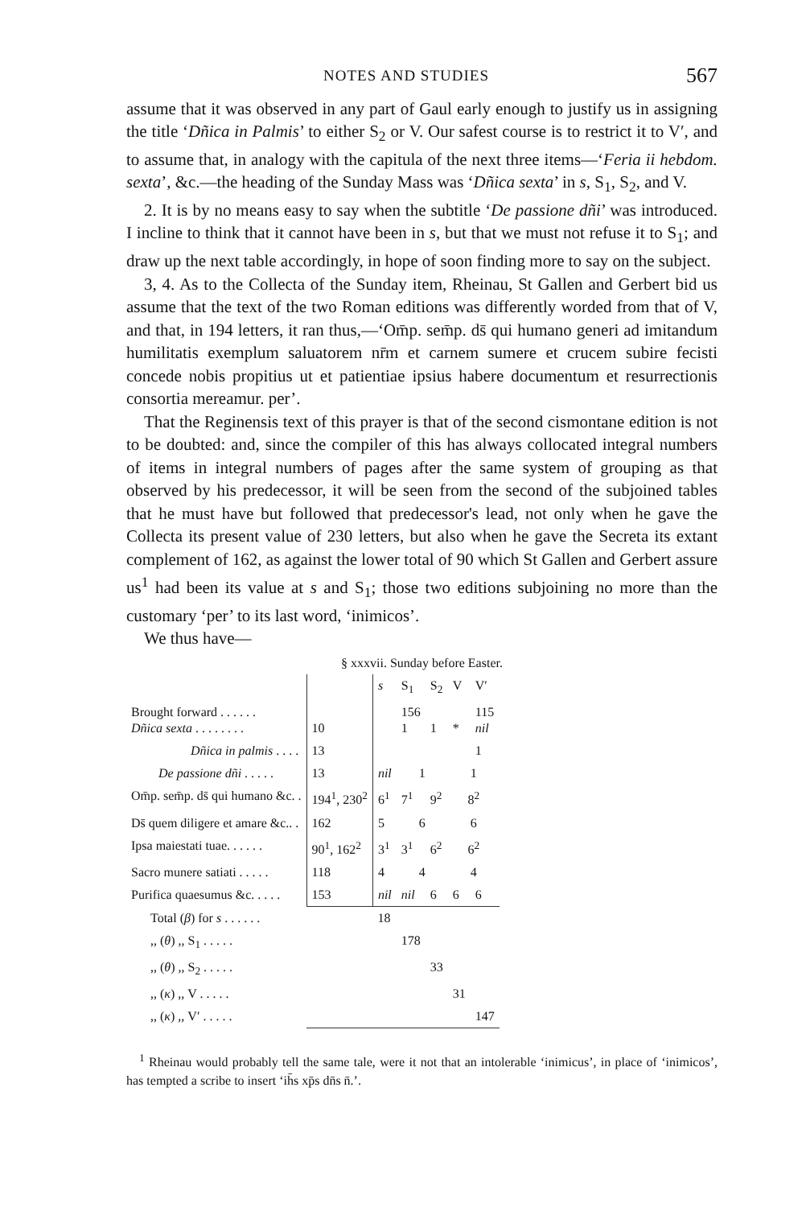NOTES AND STUDIES 567
assume that it was observed in any part of Gaul early enough to justify us in assigning the title ‘Dñica in Palmis’ to either S<sub>2</sub> or V. Our safest course is to restrict it to V′, and to assume that, in analogy with the capitula of the next three items—‘Feria ii hebdom. sexta’, &c.—the heading of the Sunday Mass was ‘Dñica sexta’ in s, S<sub>1</sub>, S<sub>2</sub>, and V.
2. It is by no means easy to say when the subtitle ‘De passione dñi’ was introduced. I incline to think that it cannot have been in s, but that we must not refuse it to S<sub>1</sub>; and draw up the next table accordingly, in hope of soon finding more to say on the subject.
3, 4. As to the Collecta of the Sunday item, Rheinau, St Gallen and Gerbert bid us assume that the text of the two Roman editions was differently worded from that of V, and that, in 194 letters, it ran thus,—‘Om̄p. sem̄p. ds̄ qui humano generi ad imitandum humilitatis exemplum saluatorem nr̄m et carnem sumere et crucem subire fecisti concede nobis propitius ut et patientiae ipsius habere documentum et resurrectionis consortia mereamur. per’.
That the Reginensis text of this prayer is that of the second cismontane edition is not to be doubted: and, since the compiler of this has always collocated integral numbers of items in integral numbers of pages after the same system of grouping as that observed by his predecessor, it will be seen from the second of the subjoined tables that he must have but followed that predecessor's lead, not only when he gave the Collecta its present value of 230 letters, but also when he gave the Secreta its extant complement of 162, as against the lower total of 90 which St Gallen and Gerbert assure us<sup>1</sup> had been its value at s and S<sub>1</sub>; those two editions subjoining no more than the customary ‘per’ to its last word, ‘inimicos’.
We thus have—
§ xxxvii. Sunday before Easter.
| | | s | S<sub>1</sub> | S<sub>2</sub> | V | V′ |
| Brought forward . . . . . . Dñica sexta . . . . . . . . | 10 | | 156 1 | 1 | * | 115 nil |
| Dñica in palmis . . . . | 13 | | | | | 1 |
| De passione dñi . . . . . | 13 | nil | 1 | | 1 | |
| Om̄p. sem̄p. ds̄ qui humano &c. . | 194<sup>1</sup>, 230<sup>2</sup> | 6<sup>1</sup> | 7<sup>1</sup> | 9<sup>2</sup> | 8<sup>2</sup> | |
| Ds̄ quem diligere et amare &c.. . | 162 | 5 | 6 | | 6 | |
| Ipsa maiestati tuae. . . . . . | 90<sup>1</sup>, 162<sup>2</sup> | 3<sup>1</sup> | 3<sup>1</sup> | 6<sup>2</sup> | 6<sup>2</sup> | |
| Sacro munere satiati . . . . . | 118 | 4 | 4 | | 4 | |
| Purifica quaesumus &c. . . . . | 153 | nil | nil | 6 | 6 | 6 |
| Total ( β ) for s . . . . . . | | 18 | | | | |
| ,, ( θ ) ,, S<sub>1</sub> . . . . . | | | 178 | | | |
| ,, ( θ ) ,, S<sub>2</sub> . . . . . | | | | 33 | | |
| ,, ( κ ) ,, V . . . . . | | | | | 31 | |
| ,, ( κ ) ,, V′ . . . . . | | | | | | 147 |
<sup>1</sup> Rheinau would probably tell the same tale, were it not that an intolerable ‘inimicus’, in place of ‘inimicos’, has tempted a scribe to insert ‘ih̄s xp̄s dn̄s n̄.’.